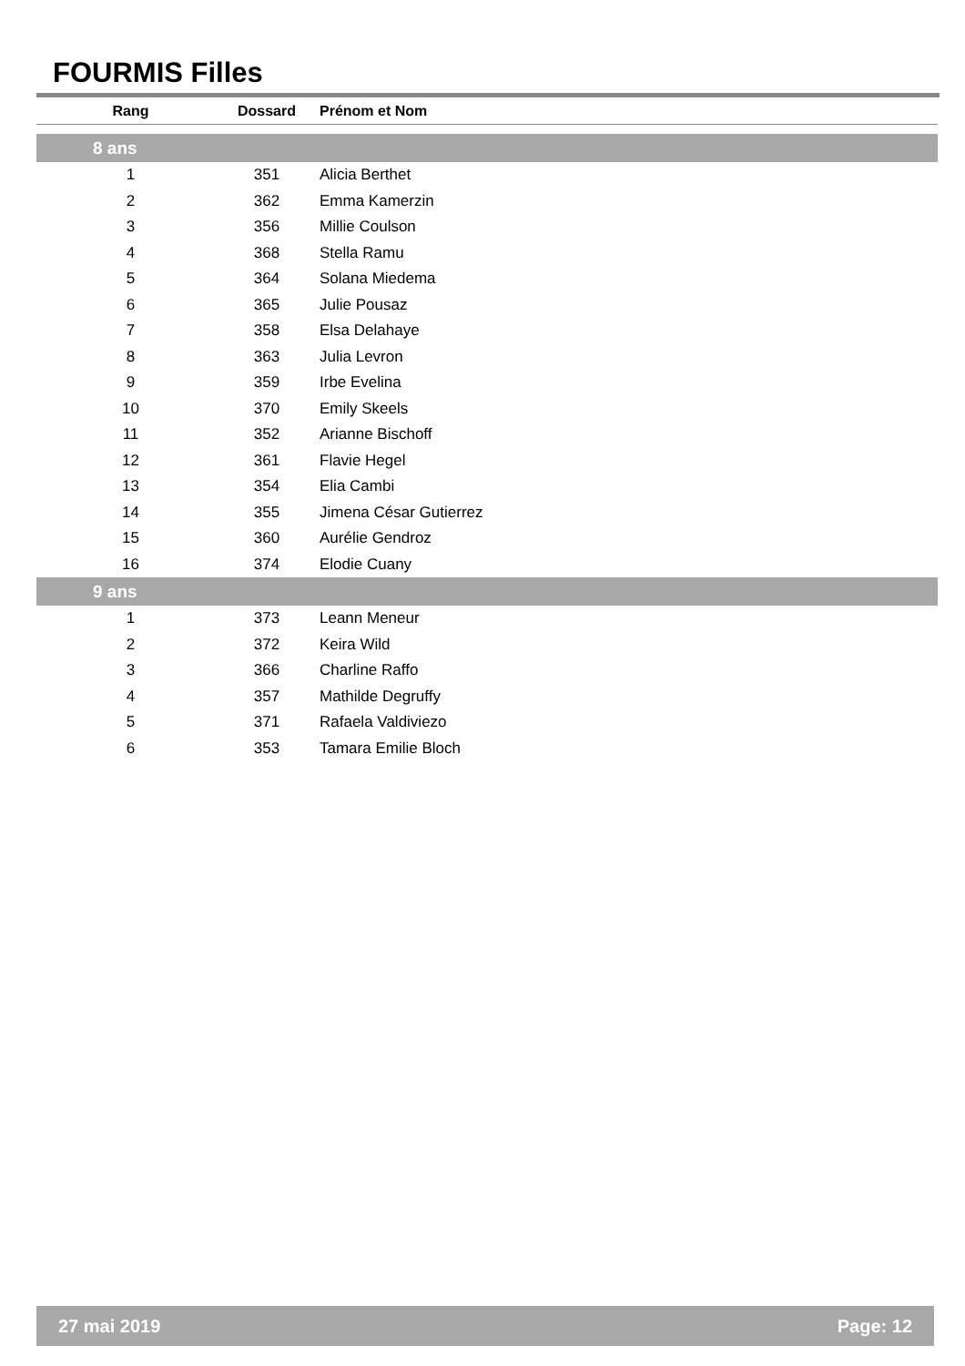FOURMIS Filles
| Rang | Dossard | Prénom et Nom |
| --- | --- | --- |
| 8 ans | | |
| 1 | 351 | Alicia Berthet |
| 2 | 362 | Emma Kamerzin |
| 3 | 356 | Millie Coulson |
| 4 | 368 | Stella Ramu |
| 5 | 364 | Solana Miedema |
| 6 | 365 | Julie Pousaz |
| 7 | 358 | Elsa Delahaye |
| 8 | 363 | Julia Levron |
| 9 | 359 | Irbe Evelina |
| 10 | 370 | Emily Skeels |
| 11 | 352 | Arianne Bischoff |
| 12 | 361 | Flavie Hegel |
| 13 | 354 | Elia Cambi |
| 14 | 355 | Jimena César Gutierrez |
| 15 | 360 | Aurélie Gendroz |
| 16 | 374 | Elodie Cuany |
| 9 ans | | |
| 1 | 373 | Leann Meneur |
| 2 | 372 | Keira Wild |
| 3 | 366 | Charline Raffo |
| 4 | 357 | Mathilde Degruffy |
| 5 | 371 | Rafaela Valdiviezo |
| 6 | 353 | Tamara Emilie Bloch |
27 mai 2019 Page: 12